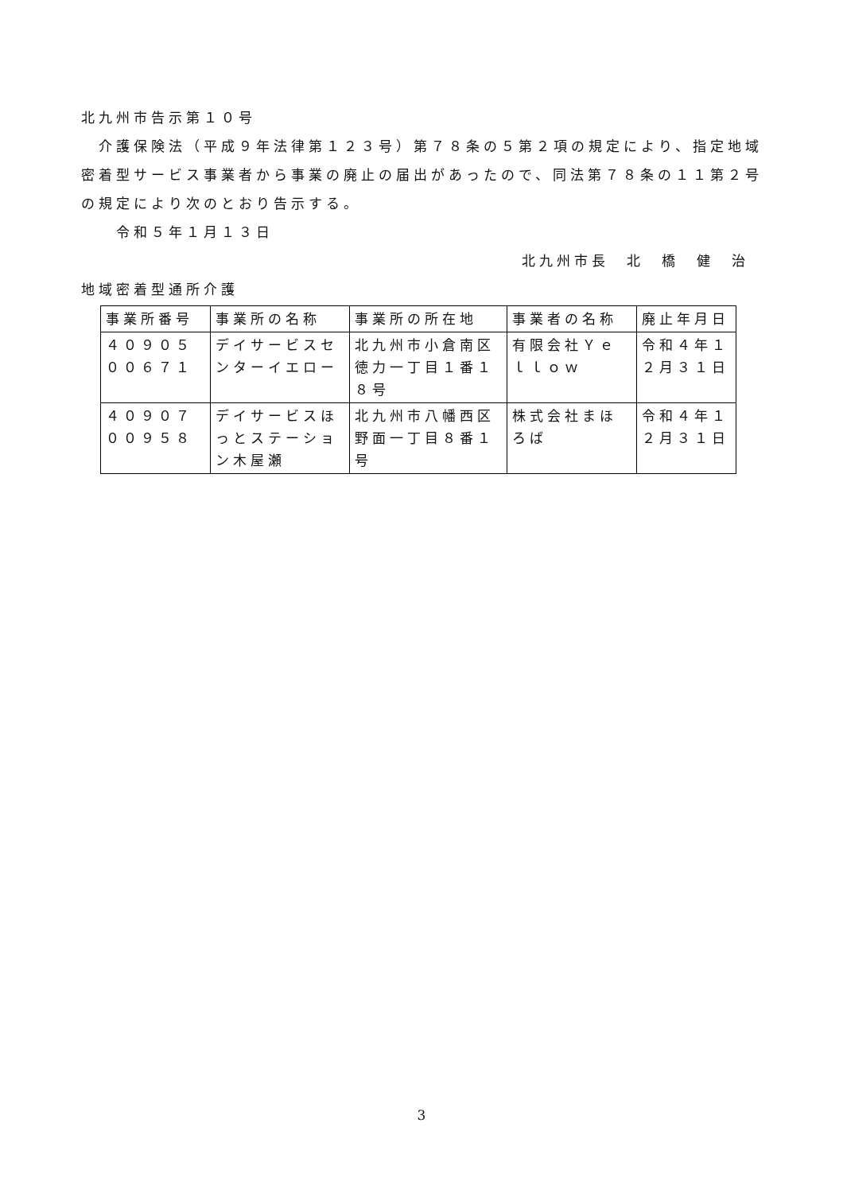北九州市告示第１０号
　介護保険法（平成９年法律第１２３号）第７８条の５第２項の規定により、指定地域密着型サービス事業者から事業の廃止の届出があったので、同法第７８条の１１第２号の規定により次のとおり告示する。
　　令和５年１月１３日
北九州市長　北　橋　健　治
地域密着型通所介護
| 事業所番号 | 事業所の名称 | 事業所の所在地 | 事業者の名称 | 廃止年月日 |
| ４０９０５００６７１ | デイサービスセンターイエロー | 北九州市小倉南区徳力一丁目１番１８号 | 有限会社Ｙｅｌｌｏｗ | 令和４年１２月３１日 |
| ４０９０７００９５８ | デイサービスほっとステーション木屋瀬 | 北九州市八幡西区野面一丁目８番１号 | 株式会社まほろば | 令和４年１２月３１日 |
3